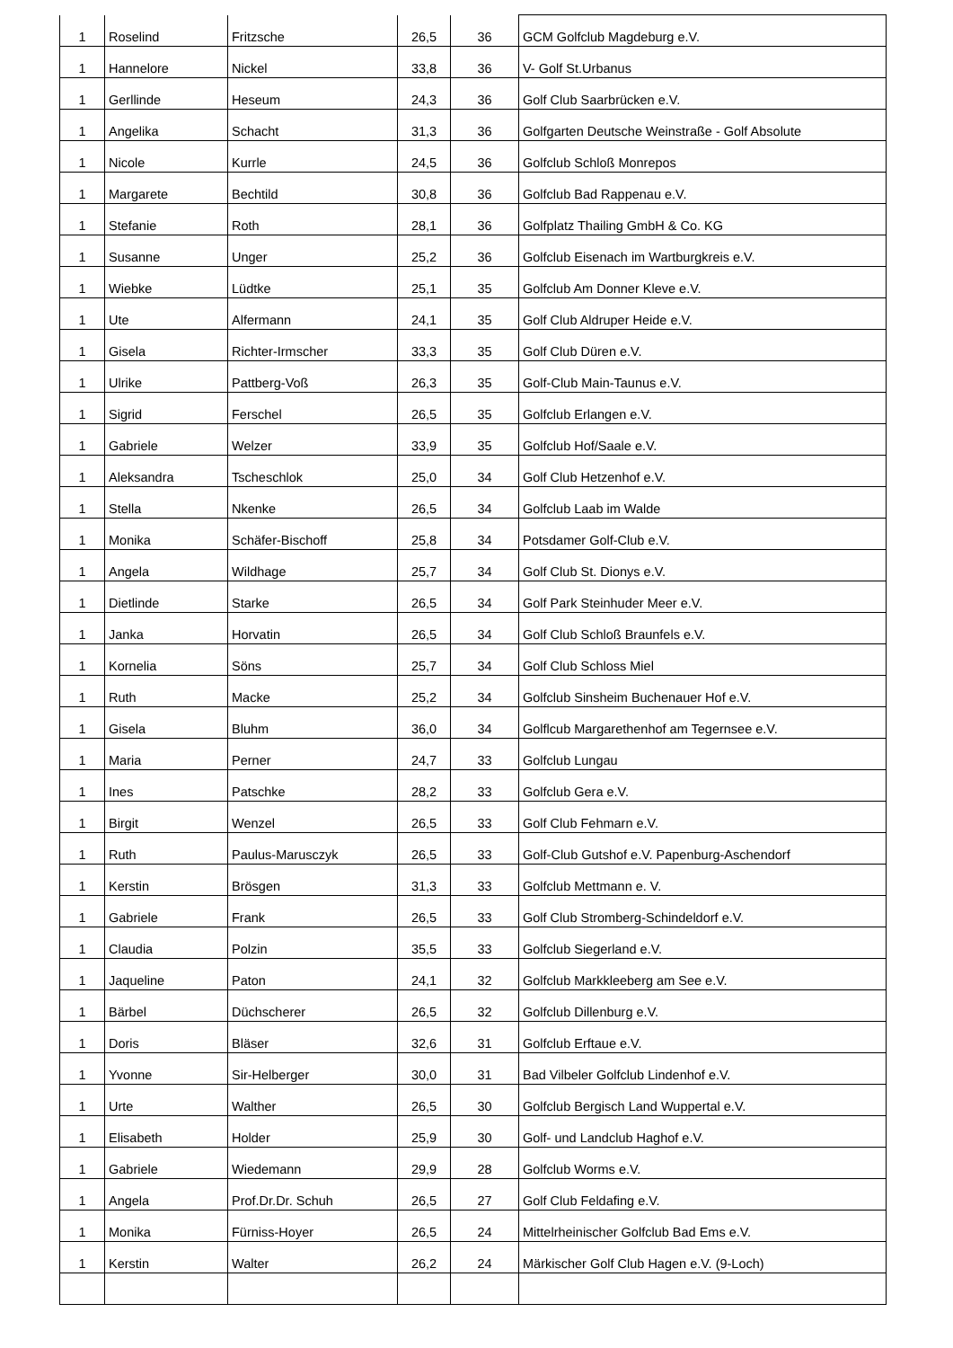| 1 | Roselind | Fritzsche | 26,5 | 36 | GCM Golfclub Magdeburg e.V. |
| 1 | Hannelore | Nickel | 33,8 | 36 | V- Golf St.Urbanus |
| 1 | Gerllinde | Heseum | 24,3 | 36 | Golf Club Saarbrücken e.V. |
| 1 | Angelika | Schacht | 31,3 | 36 | Golfgarten Deutsche Weinstraße - Golf Absolute |
| 1 | Nicole | Kurrle | 24,5 | 36 | Golfclub Schloß Monrepos |
| 1 | Margarete | Bechtild | 30,8 | 36 | Golfclub Bad Rappenau e.V. |
| 1 | Stefanie | Roth | 28,1 | 36 | Golfplatz Thailing GmbH & Co. KG |
| 1 | Susanne | Unger | 25,2 | 36 | Golfclub Eisenach im Wartburgkreis e.V. |
| 1 | Wiebke | Lüdtke | 25,1 | 35 | Golfclub Am Donner Kleve e.V. |
| 1 | Ute | Alfermann | 24,1 | 35 | Golf Club Aldruper Heide e.V. |
| 1 | Gisela | Richter-Irmscher | 33,3 | 35 | Golf Club Düren e.V. |
| 1 | Ulrike | Pattberg-Voß | 26,3 | 35 | Golf-Club Main-Taunus e.V. |
| 1 | Sigrid | Ferschel | 26,5 | 35 | Golfclub Erlangen e.V. |
| 1 | Gabriele | Welzer | 33,9 | 35 | Golfclub Hof/Saale e.V. |
| 1 | Aleksandra | Tscheschlok | 25,0 | 34 | Golf Club Hetzenhof e.V. |
| 1 | Stella | Nkenke | 26,5 | 34 | Golfclub Laab im Walde |
| 1 | Monika | Schäfer-Bischoff | 25,8 | 34 | Potsdamer Golf-Club e.V. |
| 1 | Angela | Wildhage | 25,7 | 34 | Golf Club St. Dionys e.V. |
| 1 | Dietlinde | Starke | 26,5 | 34 | Golf Park Steinhuder Meer e.V. |
| 1 | Janka | Horvatin | 26,5 | 34 | Golf Club Schloß Braunfels e.V. |
| 1 | Kornelia | Söns | 25,7 | 34 | Golf Club Schloss Miel |
| 1 | Ruth | Macke | 25,2 | 34 | Golfclub Sinsheim Buchenauer Hof e.V. |
| 1 | Gisela | Bluhm | 36,0 | 34 | Golflcub Margarethenhof am Tegernsee e.V. |
| 1 | Maria | Perner | 24,7 | 33 | Golfclub Lungau |
| 1 | Ines | Patschke | 28,2 | 33 | Golfclub Gera e.V. |
| 1 | Birgit | Wenzel | 26,5 | 33 | Golf Club Fehmarn e.V. |
| 1 | Ruth | Paulus-Marusczyk | 26,5 | 33 | Golf-Club Gutshof e.V. Papenburg-Aschendorf |
| 1 | Kerstin | Brösgen | 31,3 | 33 | Golfclub Mettmann e. V. |
| 1 | Gabriele | Frank | 26,5 | 33 | Golf Club Stromberg-Schindeldorf e.V. |
| 1 | Claudia | Polzin | 35,5 | 33 | Golfclub Siegerland e.V. |
| 1 | Jaqueline | Paton | 24,1 | 32 | Golfclub Markkleeberg am See e.V. |
| 1 | Bärbel | Düchscherer | 26,5 | 32 | Golfclub Dillenburg e.V. |
| 1 | Doris | Bläser | 32,6 | 31 | Golfclub Erftaue e.V. |
| 1 | Yvonne | Sir-Helberger | 30,0 | 31 | Bad Vilbeler Golfclub Lindenhof e.V. |
| 1 | Urte | Walther | 26,5 | 30 | Golfclub Bergisch Land Wuppertal e.V. |
| 1 | Elisabeth | Holder | 25,9 | 30 | Golf- und Landclub Haghof e.V. |
| 1 | Gabriele | Wiedemann | 29,9 | 28 | Golfclub Worms e.V. |
| 1 | Angela | Prof.Dr.Dr. Schuh | 26,5 | 27 | Golf Club Feldafing e.V. |
| 1 | Monika | Fürniss-Hoyer | 26,5 | 24 | Mittelrheinischer Golfclub Bad Ems e.V. |
| 1 | Kerstin | Walter | 26,2 | 24 | Märkischer Golf Club Hagen e.V. (9-Loch) |